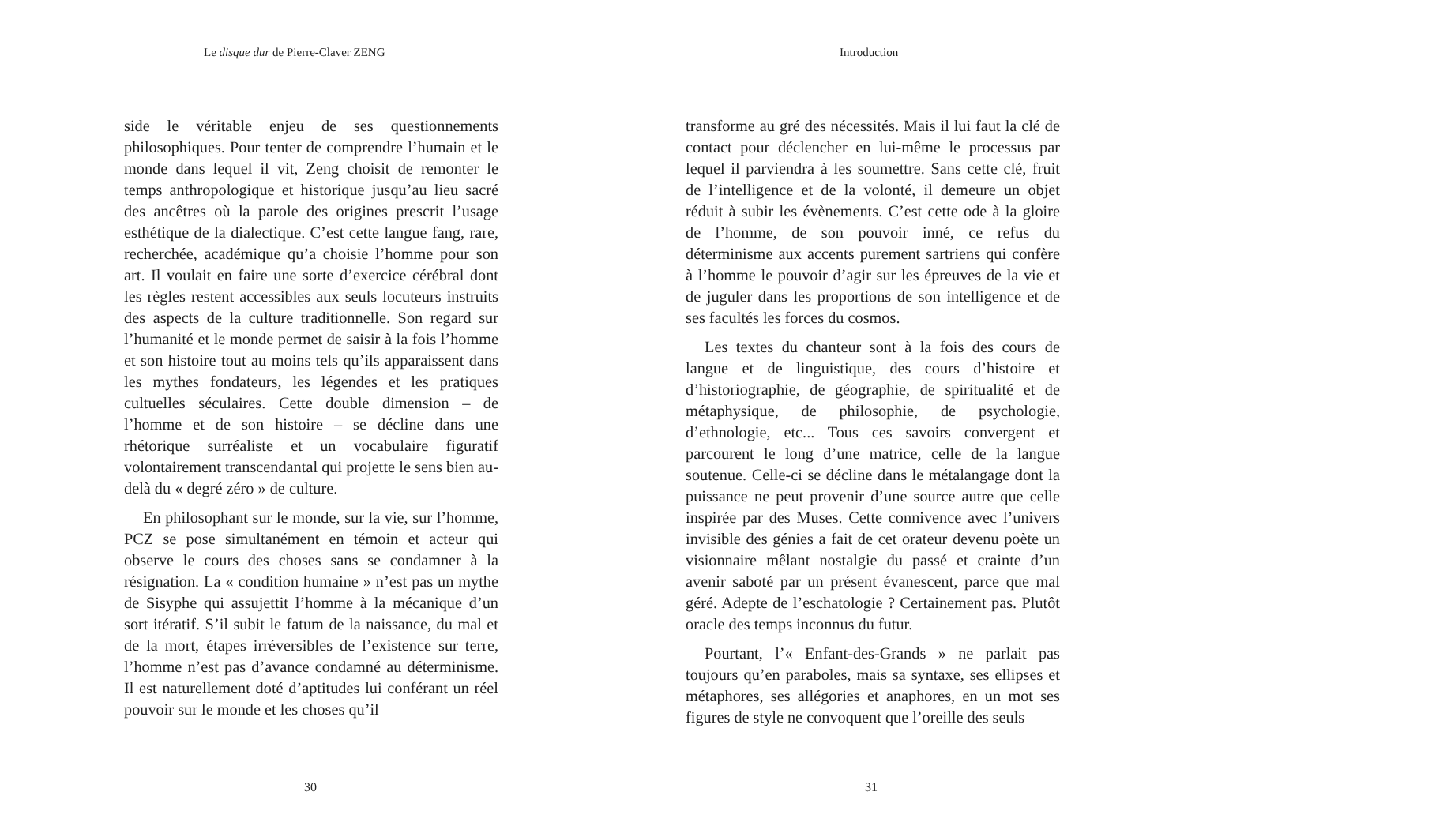Le disque dur de Pierre-Claver ZENG
side le véritable enjeu de ses questionnements philosophiques. Pour tenter de comprendre l’humain et le monde dans lequel il vit, Zeng choisit de remonter le temps anthropologique et historique jusqu’au lieu sacré des ancêtres où la parole des origines prescrit l’usage esthétique de la dialectique. C’est cette langue fang, rare, recherchée, académique qu’a choisie l’homme pour son art. Il voulait en faire une sorte d’exercice cérébral dont les règles restent accessibles aux seuls locuteurs instruits des aspects de la culture traditionnelle. Son regard sur l’humanité et le monde permet de saisir à la fois l’homme et son histoire tout au moins tels qu’ils apparaissent dans les mythes fondateurs, les légendes et les pratiques cultuelles séculaires. Cette double dimension – de l’homme et de son histoire – se décline dans une rhétorique surréaliste et un vocabulaire figuratif volontairement transcendantal qui projette le sens bien au-delà du « degré zéro » de culture.
En philosophant sur le monde, sur la vie, sur l’homme, PCZ se pose simultanément en témoin et acteur qui observe le cours des choses sans se condamner à la résignation. La « condition humaine » n’est pas un mythe de Sisyphe qui assujettit l’homme à la mécanique d’un sort itératif. S’il subit le fatum de la naissance, du mal et de la mort, étapes irréversibles de l’existence sur terre, l’homme n’est pas d’avance condamné au déterminisme. Il est naturellement doté d’aptitudes lui conférant un réel pouvoir sur le monde et les choses qu’il
30
Introduction
transforme au gré des nécessités. Mais il lui faut la clé de contact pour déclencher en lui-même le processus par lequel il parviendra à les soumettre. Sans cette clé, fruit de l’intelligence et de la volonté, il demeure un objet réduit à subir les évènements. C’est cette ode à la gloire de l’homme, de son pouvoir inné, ce refus du déterminisme aux accents purement sartriens qui confère à l’homme le pouvoir d’agir sur les épreuves de la vie et de juguler dans les proportions de son intelligence et de ses facultés les forces du cosmos.
Les textes du chanteur sont à la fois des cours de langue et de linguistique, des cours d’histoire et d’historiographie, de géographie, de spiritualité et de métaphysique, de philosophie, de psychologie, d’ethnologie, etc... Tous ces savoirs convergent et parcourent le long d’une matrice, celle de la langue soutenue. Celle-ci se décline dans le métalangage dont la puissance ne peut provenir d’une source autre que celle inspirée par des Muses. Cette connivence avec l’univers invisible des génies a fait de cet orateur devenu poète un visionnaire mêlant nostalgie du passé et crainte d’un avenir saboté par un présent évanescent, parce que mal géré. Adepte de l’eschatologie ? Certainement pas. Plutôt oracle des temps inconnus du futur.
Pourtant, l’« Enfant-des-Grands » ne parlait pas toujours qu’en paraboles, mais sa syntaxe, ses ellipses et métaphores, ses allégories et anaphores, en un mot ses figures de style ne convoquent que l’oreille des seuls
31